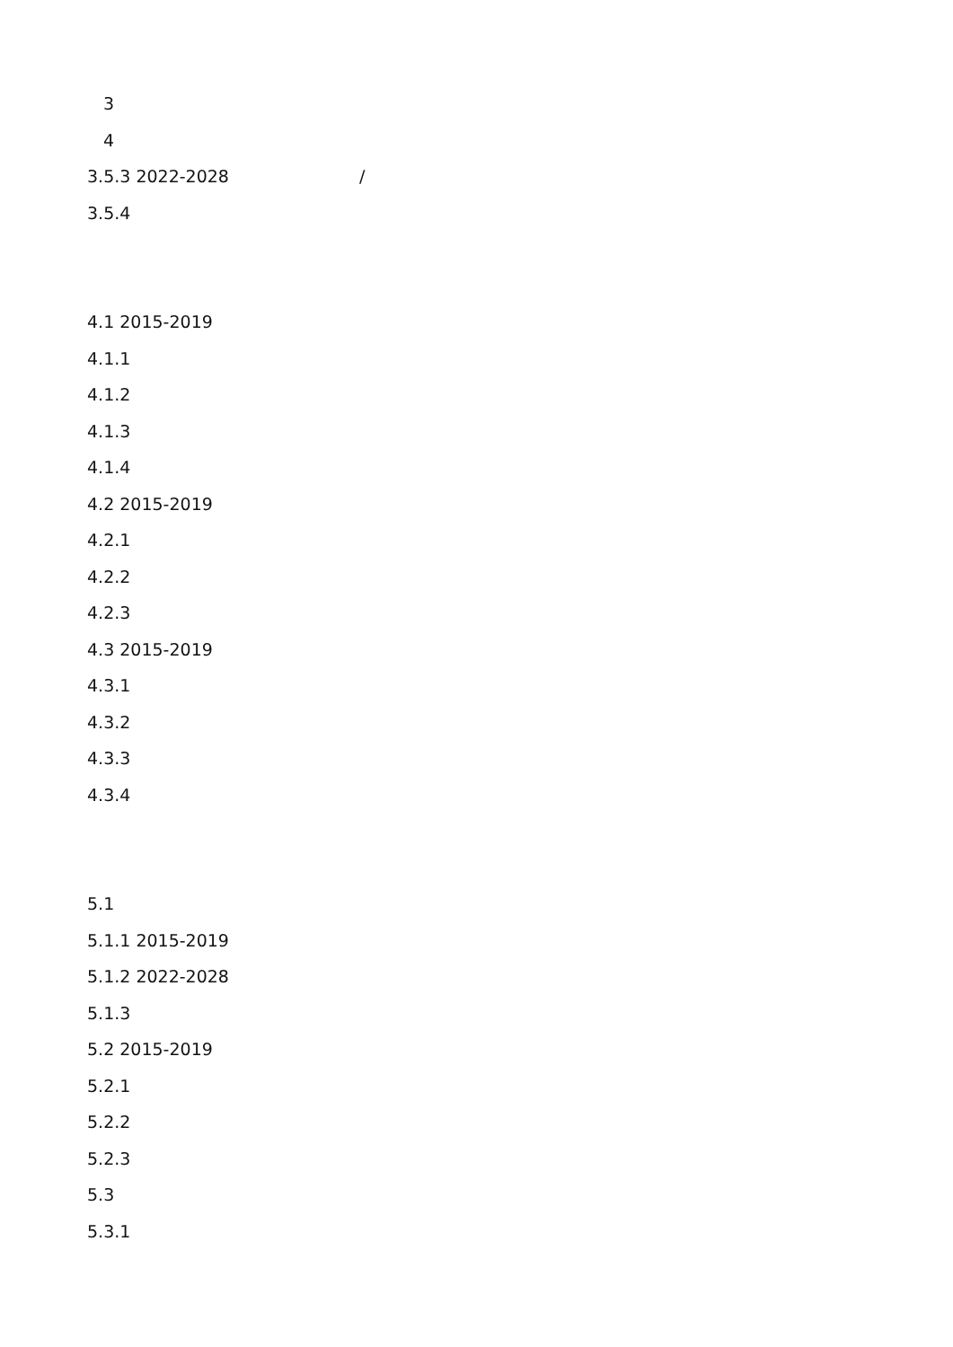3
4
3.5.3 2022-2028 /
3.5.4
4.1 2015-2019
4.1.1
4.1.2
4.1.3
4.1.4
4.2 2015-2019
4.2.1
4.2.2
4.2.3
4.3 2015-2019
4.3.1
4.3.2
4.3.3
4.3.4
5.1
5.1.1 2015-2019
5.1.2 2022-2028
5.1.3
5.2 2015-2019
5.2.1
5.2.2
5.2.3
5.3
5.3.1